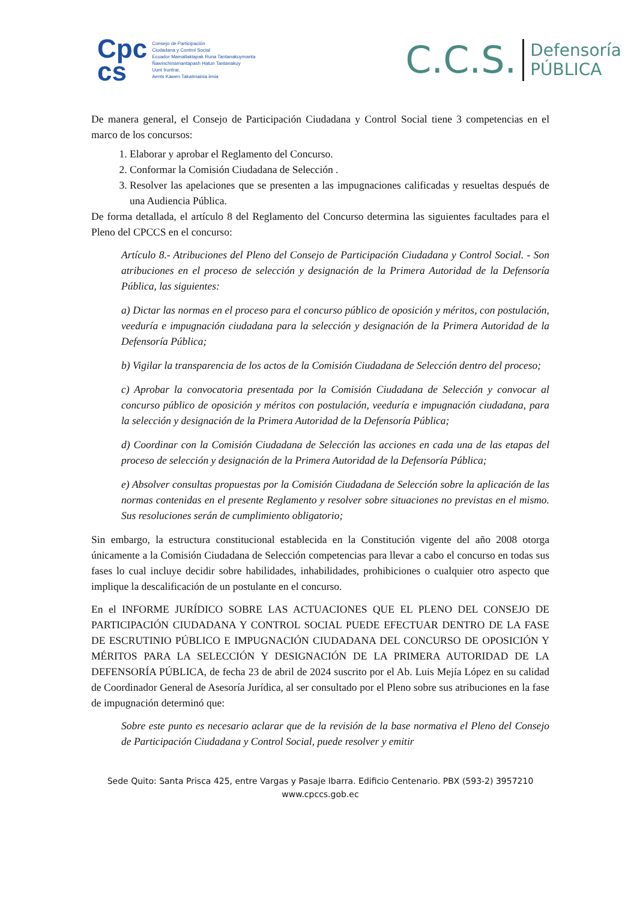Cpc
cs
Consejo de Participación
Ciudadana y Control Social
Ecuador Mamallaktapak Runa Tantanakuymanta
Ñawinchinamantapash Hatun Tantanakuy
Uunt Iruntrar,
Aents Kawen Takatmainia iimia
C.C.S.
Defensoría
PÚBLICA
De manera general, el Consejo de Participación Ciudadana y Control Social tiene 3 competencias en el marco de los concursos:
1. Elaborar y aprobar el Reglamento del Concurso.
2. Conformar la Comisión Ciudadana de Selección .
3. Resolver las apelaciones que se presenten a las impugnaciones calificadas y resueltas después de una Audiencia Pública.
De forma detallada, el artículo 8 del Reglamento del Concurso determina las siguientes facultades para el Pleno del CPCCS en el concurso:
Artículo 8.- Atribuciones del Pleno del Consejo de Participación Ciudadana y Control Social. - Son atribuciones en el proceso de selección y designación de la Primera Autoridad de la Defensoría Pública, las siguientes:
a) Dictar las normas en el proceso para el concurso público de oposición y méritos, con postulación, veeduría e impugnación ciudadana para la selección y designación de la Primera Autoridad de la Defensoría Pública;
b) Vigilar la transparencia de los actos de la Comisión Ciudadana de Selección dentro del proceso;
c) Aprobar la convocatoria presentada por la Comisión Ciudadana de Selección y convocar al concurso público de oposición y méritos con postulación, veeduría e impugnación ciudadana, para la selección y designación de la Primera Autoridad de la Defensoría Pública;
d) Coordinar con la Comisión Ciudadana de Selección las acciones en cada una de las etapas del proceso de selección y designación de la Primera Autoridad de la Defensoría Pública;
e) Absolver consultas propuestas por la Comisión Ciudadana de Selección sobre la aplicación de las normas contenidas en el presente Reglamento y resolver sobre situaciones no previstas en el mismo. Sus resoluciones serán de cumplimiento obligatorio;
Sin embargo, la estructura constitucional establecida en la Constitución vigente del año 2008 otorga únicamente a la Comisión Ciudadana de Selección competencias para llevar a cabo el concurso en todas sus fases lo cual incluye decidir sobre habilidades, inhabilidades, prohibiciones o cualquier otro aspecto que implique la descalificación de un postulante en el concurso.
En el INFORME JURÍDICO SOBRE LAS ACTUACIONES QUE EL PLENO DEL CONSEJO DE PARTICIPACIÓN CIUDADANA Y CONTROL SOCIAL PUEDE EFECTUAR DENTRO DE LA FASE DE ESCRUTINIO PÚBLICO E IMPUGNACIÓN CIUDADANA DEL CONCURSO DE OPOSICIÓN Y MÉRITOS PARA LA SELECCIÓN Y DESIGNACIÓN DE LA PRIMERA AUTORIDAD DE LA DEFENSORÍA PÚBLICA, de fecha 23 de abril de 2024 suscrito por el Ab. Luis Mejía López en su calidad de Coordinador General de Asesoría Jurídica, al ser consultado por el Pleno sobre sus atribuciones en la fase de impugnación determinó que:
Sobre este punto es necesario aclarar que de la revisión de la base normativa el Pleno del Consejo de Participación Ciudadana y Control Social, puede resolver y emitir
Sede Quito: Santa Prisca 425, entre Vargas y Pasaje Ibarra. Edificio Centenario. PBX (593-2) 3957210
www.cpccs.gob.ec